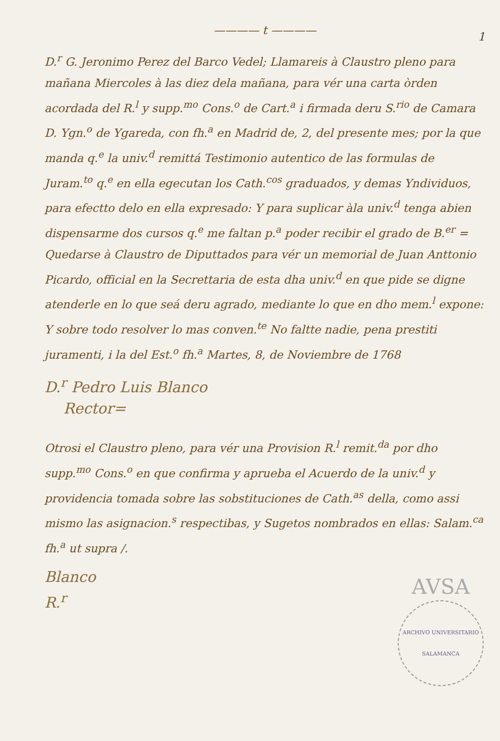———— t ————
1
D.<sup>r</sup> G. Jeronimo Perez del Barco Vedel; Llamareis à Claustro pleno para mañana Miercoles à las diez dela mañana, para vér una carta òrden acordada del R.<sup>l</sup> y supp.<sup>mo</sup> Cons.<sup>o</sup> de Cart.<sup>a</sup> i firmada deru S.<sup>rio</sup> de Camara D. Ygn.<sup>o</sup> de Ygareda, con fh.<sup>a</sup> en Madrid de, 2, del presente mes; por la que manda q.<sup>e</sup> la univ.<sup>d</sup> remittá Testimonio autentico de las formulas de Juram.<sup>to</sup> q.<sup>e</sup> en ella egecutan los Cath.<sup>cos</sup> graduados, y demas Yndividuos, para efectto delo en ella expresado: Y para suplicar àla univ.<sup>d</sup> tenga abien dispensarme dos cursos q.<sup>e</sup> me faltan p.<sup>a</sup> poder recibir el grado de B.<sup>er</sup> = Quedarse à Claustro de Diputtados para vér un memorial de Juan Anttonio Picardo, official en la Secrettaria de esta dha univ.<sup>d</sup> en que pide se digne atenderle en lo que seá deru agrado, mediante lo que en dho mem.<sup>l</sup> expone: Y sobre todo resolver lo mas conven.<sup>te</sup> No faltte nadie, pena prestiti juramenti, i la del Est.<sup>o</sup> fh.<sup>a</sup> Martes, 8, de Noviembre de 1768
D.<sup>r</sup> Pedro Luis Blanco
Rector=
Otrosi el Claustro pleno, para vér una Provision R.<sup>l</sup> remit.<sup>da</sup> por dho supp.<sup>mo</sup> Cons.<sup>o</sup> en que confirma y aprueba el Acuerdo de la univ.<sup>d</sup> y providencia tomada sobre las sobstituciones de Cath.<sup>as</sup> della, como assi mismo las asignacion.<sup>s</sup> respectibas, y Sugetos nombrados en ellas: Salam.<sup>ca</sup> fh.<sup>a</sup> ut supra /.
AVSA
ARCHIVO UNIVERSITARIO SALAMANCA
Blanco
R.<sup>r</sup>